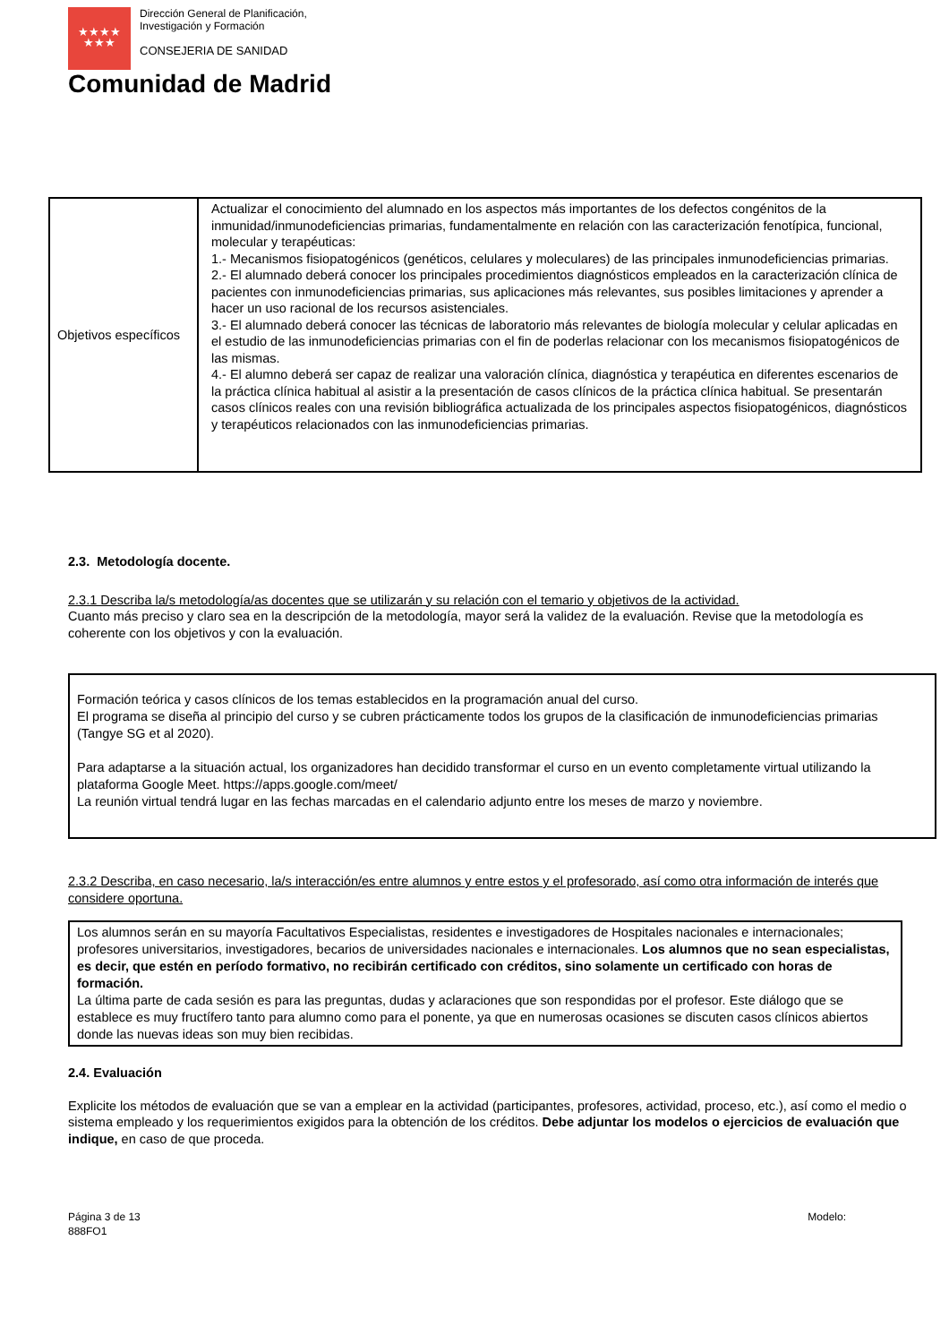★★★★
★★★
Dirección General de Planificación,
Investigación y Formación
CONSEJERIA DE SANIDAD
Comunidad de Madrid
| Objetivos específicos | Actualizar el conocimiento del alumnado en los aspectos más importantes de los defectos congénitos de la inmunidad/inmunodeficiencias primarias, fundamentalmente en relación con las caracterización fenotípica, funcional, molecular y terapéuticas: 1.- Mecanismos fisiopatogénicos (genéticos, celulares y moleculares) de las principales inmunodeficiencias primarias. 2.- El alumnado deberá conocer los principales procedimientos diagnósticos empleados en la caracterización clínica de pacientes con inmunodeficiencias primarias, sus aplicaciones más relevantes, sus posibles limitaciones y aprender a hacer un uso racional de los recursos asistenciales. 3.- El alumnado deberá conocer las técnicas de laboratorio más relevantes de biología molecular y celular aplicadas en el estudio de las inmunodeficiencias primarias con el fin de poderlas relacionar con los mecanismos fisiopatogénicos de las mismas. 4.- El alumno deberá ser capaz de realizar una valoración clínica, diagnóstica y terapéutica en diferentes escenarios de la práctica clínica habitual al asistir a la presentación de casos clínicos de la práctica clínica habitual. Se presentarán casos clínicos reales con una revisión bibliográfica actualizada de los principales aspectos fisiopatogénicos, diagnósticos y terapéuticos relacionados con las inmunodeficiencias primarias. |
2.3. Metodología docente.
2.3.1 Describa la/s metodología/as docentes que se utilizarán y su relación con el temario y objetivos de la actividad.
Cuanto más preciso y claro sea en la descripción de la metodología, mayor será la validez de la evaluación. Revise que la metodología es coherente con los objetivos y con la evaluación.
Formación teórica y casos clínicos de los temas establecidos en la programación anual del curso.
El programa se diseña al principio del curso y se cubren prácticamente todos los grupos de la clasificación de inmunodeficiencias primarias (Tangye SG et al 2020).
Para adaptarse a la situación actual, los organizadores han decidido transformar el curso en un evento completamente virtual utilizando la plataforma Google Meet. https://apps.google.com/meet/
La reunión virtual tendrá lugar en las fechas marcadas en el calendario adjunto entre los meses de marzo y noviembre.
2.3.2 Describa, en caso necesario, la/s interacción/es entre alumnos y entre estos y el profesorado, así como otra información de interés que considere oportuna.
Los alumnos serán en su mayoría Facultativos Especialistas, residentes e investigadores de Hospitales nacionales e internacionales; profesores universitarios, investigadores, becarios de universidades nacionales e internacionales. Los alumnos que no sean especialistas, es decir, que estén en período formativo, no recibirán certificado con créditos, sino solamente un certificado con horas de formación.
La última parte de cada sesión es para las preguntas, dudas y aclaraciones que son respondidas por el profesor. Este diálogo que se establece es muy fructífero tanto para alumno como para el ponente, ya que en numerosas ocasiones se discuten casos clínicos abiertos donde las nuevas ideas son muy bien recibidas.
2.4. Evaluación
Explicite los métodos de evaluación que se van a emplear en la actividad (participantes, profesores, actividad, proceso, etc.), así como el medio o sistema empleado y los requerimientos exigidos para la obtención de los créditos. Debe adjuntar los modelos o ejercicios de evaluación que indique, en caso de que proceda.
Página 3 de 13
888FO1
Modelo: